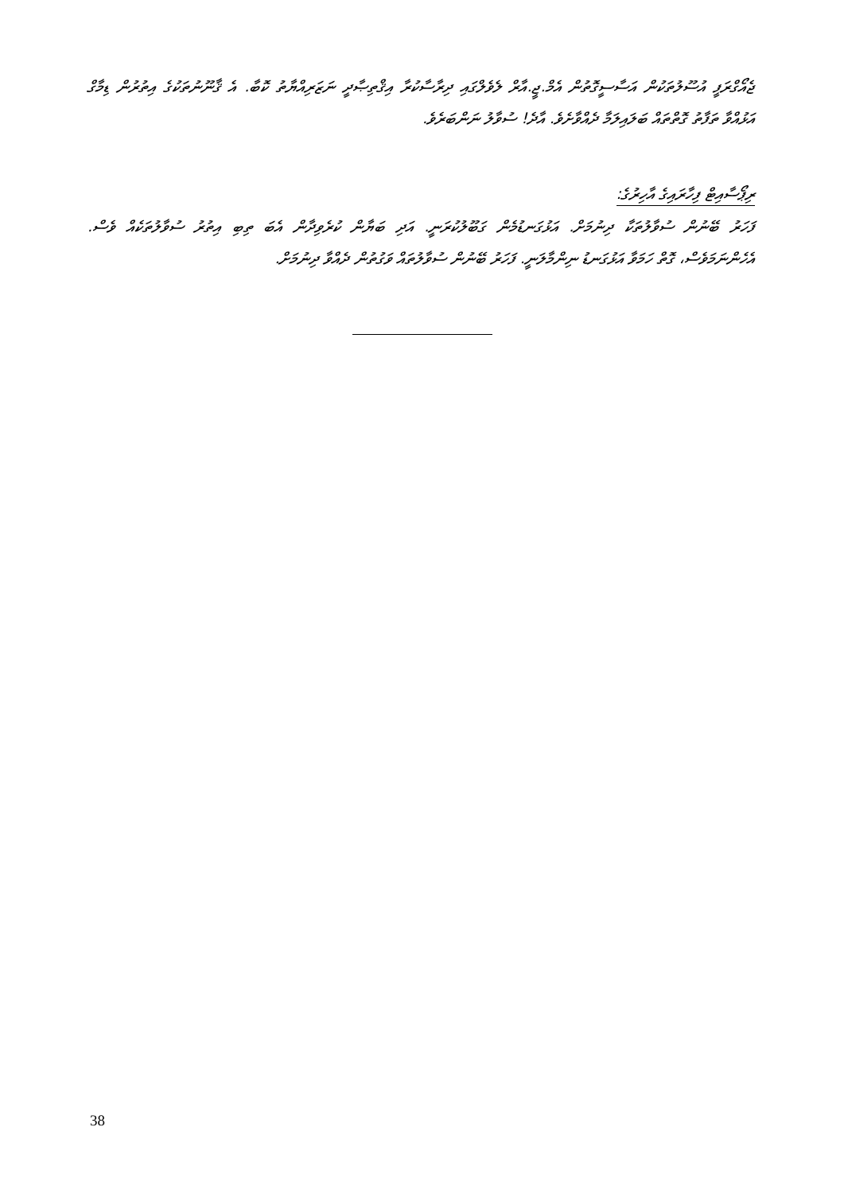ޖެއޯގްރަފީ އުސޫލުތަކުން އަސާސީގޮތުން އެމް.ޖީ.އާރް ލެވެލްގައި ދިރާސާކުރާ އިޤްތިޞާދީ ނަޒަރިއްޔާތު ކޮބާ. އެ ޤާނޫނުތަކުގެ އިތުރުން ޑިމާގް އަޅުއްވާ ތަފާތު ގޮތްތައް ބަލައިލަމާ ދެއްވާށެވެ. އާދެ! ސުވާލު ނަންބަރެވެ.
ރިޕޯސާއިޓް ފިހާރައިގެ އާހިރުގެ:
ފަހަރު ބޭނުން ސުވާލުތަކާ ދިނުމަށް. އަޅުގަނޑުމެން ގަބޫލުކުރަނީ. އަދި ބަޔާން ކުރެވިދާން އެބަ ތިބި އިތުރު ސުވާލުތަކެއް ވެސް. އެހެންނަމަވެސް، ގޮތް ހަމަވާ އަޅުގަނޑު ނިންމާލަނީ. ފަހަރު ބޭނުން ސުވާލުތައް ވަގުތުން ދެއްވާ ދިނުމަށް.
38